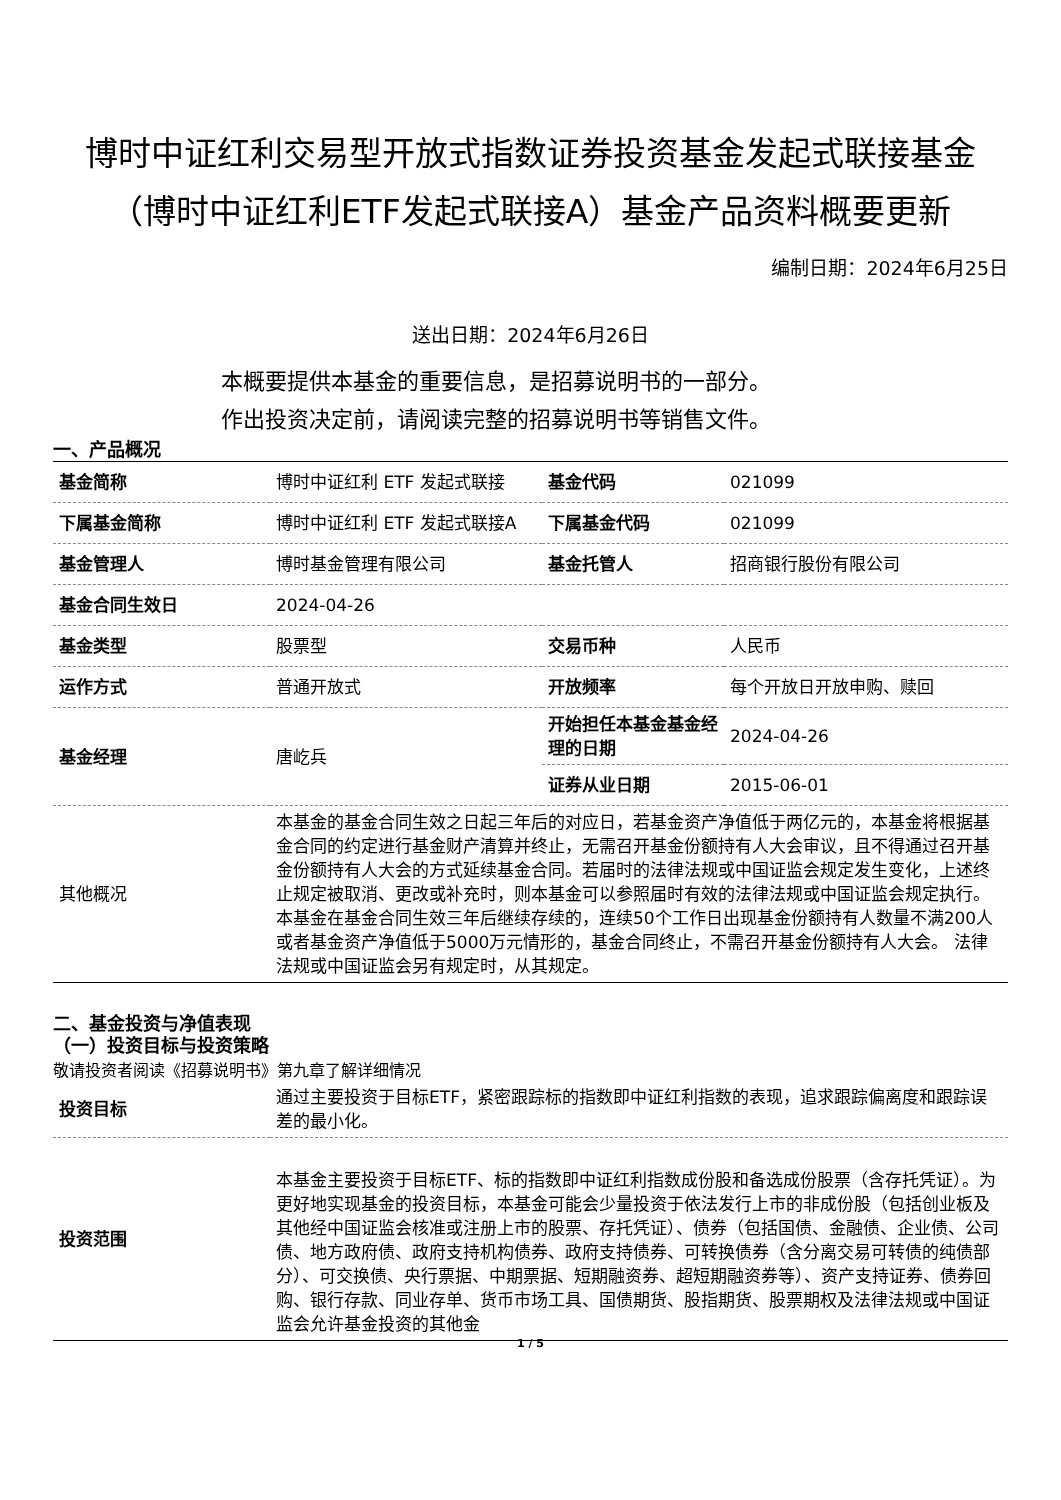博时中证红利交易型开放式指数证券投资基金发起式联接基金（博时中证红利ETF发起式联接A）基金产品资料概要更新
编制日期：2024年6月25日
送出日期：2024年6月26日
本概要提供本基金的重要信息，是招募说明书的一部分。
作出投资决定前，请阅读完整的招募说明书等销售文件。
一、产品概况
| 基金简称 | 博时中证红利 ETF 发起式联接 | 基金代码 | 021099 |
| 下属基金简称 | 博时中证红利 ETF 发起式联接A | 下属基金代码 | 021099 |
| 基金管理人 | 博时基金管理有限公司 | 基金托管人 | 招商银行股份有限公司 |
| 基金合同生效日 | 2024-04-26 | | |
| 基金类型 | 股票型 | 交易币种 | 人民币 |
| 运作方式 | 普通开放式 | 开放频率 | 每个开放日开放申购、赎回 |
| 基金经理 | 唐屹兵 | 开始担任本基金基金经理的日期 | 2024-04-26 |
| | | 证券从业日期 | 2015-06-01 |
| 其他概况 | 本基金的基金合同生效之日起三年后的对应日，若基金资产净值低于两亿元的，本基金将根据基金合同的约定进行基金财产清算并终止，无需召开基金份额持有人大会审议，且不得通过召开基金份额持有人大会的方式延续基金合同。若届时的法律法规或中国证监会规定发生变化，上述终止规定被取消、更改或补充时，则本基金可以参照届时有效的法律法规或中国证监会规定执行。 本基金在基金合同生效三年后继续存续的，连续50个工作日出现基金份额持有人数量不满200人或者基金资产净值低于5000万元情形的，基金合同终止，不需召开基金份额持有人大会。 法律法规或中国证监会另有规定时，从其规定。 | | |
二、基金投资与净值表现
（一）投资目标与投资策略
敬请投资者阅读《招募说明书》第九章了解详细情况
| 投资目标 | 通过主要投资于目标ETF，紧密跟踪标的指数即中证红利指数的表现，追求跟踪偏离度和跟踪误差的最小化。 |
| 投资范围 | 本基金主要投资于目标ETF、标的指数即中证红利指数成份股和备选成份股票（含存托凭证）。为更好地实现基金的投资目标，本基金可能会少量投资于依法发行上市的非成份股（包括创业板及其他经中国证监会核准或注册上市的股票、存托凭证）、债券（包括国债、金融债、企业债、公司债、地方政府债、政府支持机构债券、政府支持债券、可转换债券（含分离交易可转债的纯债部分）、可交换债、央行票据、中期票据、短期融资券、超短期融资券等）、资产支持证券、债券回购、银行存款、同业存单、货币市场工具、国债期货、股指期货、股票期权及法律法规或中国证监会允许基金投资的其他金 |
1 / 5